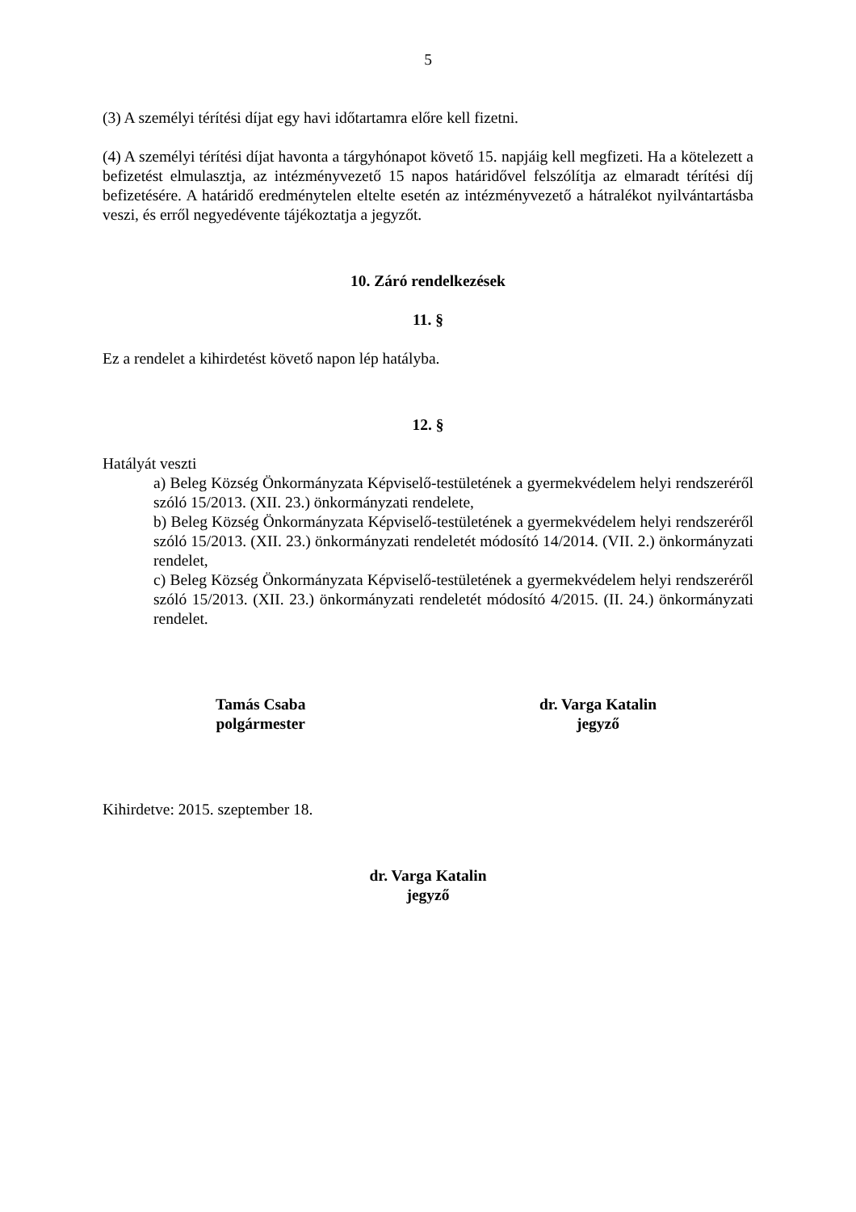5
(3) A személyi térítési díjat egy havi időtartamra előre kell fizetni.
(4) A személyi térítési díjat havonta a tárgyhónapot követő 15. napjáig kell megfizeti. Ha a kötelezett a befizetést elmulasztja, az intézményvezető 15 napos határidővel felszólítja az elmaradt térítési díj befizetésére. A határidő eredménytelen eltelte esetén az intézményvezető a hátralékot nyilvántartásba veszi, és erről negyedévente tájékoztatja a jegyzőt.
10. Záró rendelkezések
11. §
Ez a rendelet a kihirdetést követő napon lép hatályba.
12. §
Hatályát veszti
a) Beleg Község Önkormányzata Képviselő-testületének a gyermekvédelem helyi rendszeréről szóló 15/2013. (XII. 23.) önkormányzati rendelete,
b) Beleg Község Önkormányzata Képviselő-testületének a gyermekvédelem helyi rendszeréről szóló 15/2013. (XII. 23.) önkormányzati rendeletét módosító 14/2014. (VII. 2.) önkormányzati rendelet,
c) Beleg Község Önkormányzata Képviselő-testületének a gyermekvédelem helyi rendszeréről szóló 15/2013. (XII. 23.) önkormányzati rendeletét módosító 4/2015. (II. 24.) önkormányzati rendelet.
Tamás Csaba
polgármester
dr. Varga Katalin
jegyző
Kihirdetve: 2015. szeptember 18.
dr. Varga Katalin
jegyző